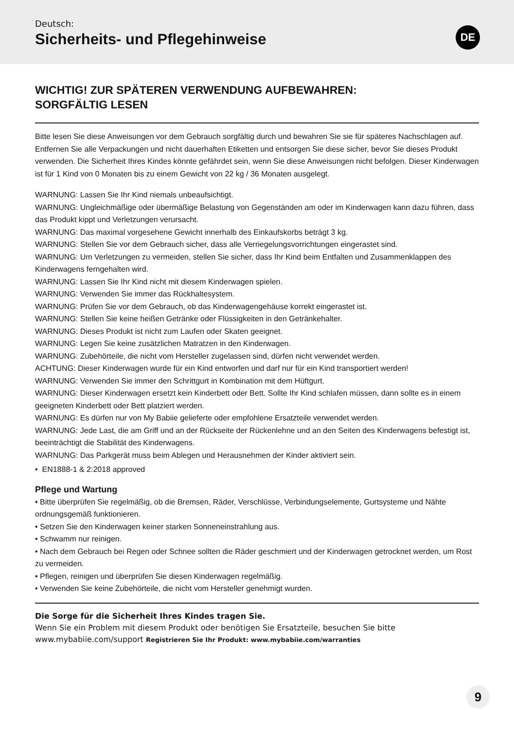Deutsch:
Sicherheits- und Pflegehinweise
DE
WICHTIG! ZUR SPÄTEREN VERWENDUNG AUFBEWAHREN:
SORGFÄLTIG LESEN
Bitte lesen Sie diese Anweisungen vor dem Gebrauch sorgfältig durch und bewahren Sie sie für späteres Nachschlagen auf. Entfernen Sie alle Verpackungen und nicht dauerhaften Etiketten und entsorgen Sie diese sicher, bevor Sie dieses Produkt verwenden. Die Sicherheit Ihres Kindes könnte gefährdet sein, wenn Sie diese Anweisungen nicht befolgen. Dieser Kinderwagen ist für 1 Kind von 0 Monaten bis zu einem Gewicht von 22 kg / 36 Monaten ausgelegt.
WARNUNG: Lassen Sie Ihr Kind niemals unbeaufsichtigt.
WARNUNG: Ungleichmäßige oder übermäßige Belastung von Gegenständen am oder im Kinderwagen kann dazu führen, dass das Produkt kippt und Verletzungen verursacht.
WARNUNG: Das maximal vorgesehene Gewicht innerhalb des Einkaufskorbs beträgt 3 kg.
WARNUNG: Stellen Sie vor dem Gebrauch sicher, dass alle Verriegelungsvorrichtungen eingerastet sind.
WARNUNG: Um Verletzungen zu vermeiden, stellen Sie sicher, dass Ihr Kind beim Entfalten und Zusammenklappen des Kinderwagens ferngehalten wird.
WARNUNG: Lassen Sie Ihr Kind nicht mit diesem Kinderwagen spielen.
WARNUNG: Verwenden Sie immer das Rückhaltesystem.
WARNUNG: Prüfen Sie vor dem Gebrauch, ob das Kinderwagengehäuse korrekt eingerastet ist.
WARNUNG: Stellen Sie keine heißen Getränke oder Flüssigkeiten in den Getränkehalter.
WARNUNG: Dieses Produkt ist nicht zum Laufen oder Skaten geeignet.
WARNUNG: Legen Sie keine zusätzlichen Matratzen in den Kinderwagen.
WARNUNG: Zubehörteile, die nicht vom Hersteller zugelassen sind, dürfen nicht verwendet werden.
ACHTUNG: Dieser Kinderwagen wurde für ein Kind entworfen und darf nur für ein Kind transportiert werden!
WARNUNG: Verwenden Sie immer den Schrittgurt in Kombination mit dem Hüftgurt.
WARNUNG: Dieser Kinderwagen ersetzt kein Kinderbett oder Bett. Sollte Ihr Kind schlafen müssen, dann sollte es in einem geeigneten Kinderbett oder Bett platziert werden.
WARNUNG: Es dürfen nur von My Babiie gelieferte oder empfohlene Ersatzteile verwendet werden.
WARNUNG: Jede Last, die am Griff und an der Rückseite der Rückenlehne und an den Seiten des Kinderwagens befestigt ist, beeinträchtigt die Stabilität des Kinderwagens.
WARNUNG: Das Parkgerät muss beim Ablegen und Herausnehmen der Kinder aktiviert sein.
• EN1888-1 & 2:2018 approved
Pflege und Wartung
• Bitte überprüfen Sie regelmäßig, ob die Bremsen, Räder, Verschlüsse, Verbindungselemente, Gurtsysteme und Nähte ordnungsgemäß funktionieren.
• Setzen Sie den Kinderwagen keiner starken Sonneneinstrahlung aus.
• Schwamm nur reinigen.
• Nach dem Gebrauch bei Regen oder Schnee sollten die Räder geschmiert und der Kinderwagen getrocknet werden, um Rost zu vermeiden.
• Pflegen, reinigen und überprüfen Sie diesen Kinderwagen regelmäßig.
• Verwenden Sie keine Zubehörteile, die nicht vom Hersteller genehmigt wurden.
Die Sorge für die Sicherheit Ihres Kindes tragen Sie.
Wenn Sie ein Problem mit diesem Produkt oder benötigen Sie Ersatzteile, besuchen Sie bitte
www.mybabiie.com/support Registrieren Sie Ihr Produkt: www.mybabiie.com/warranties
9